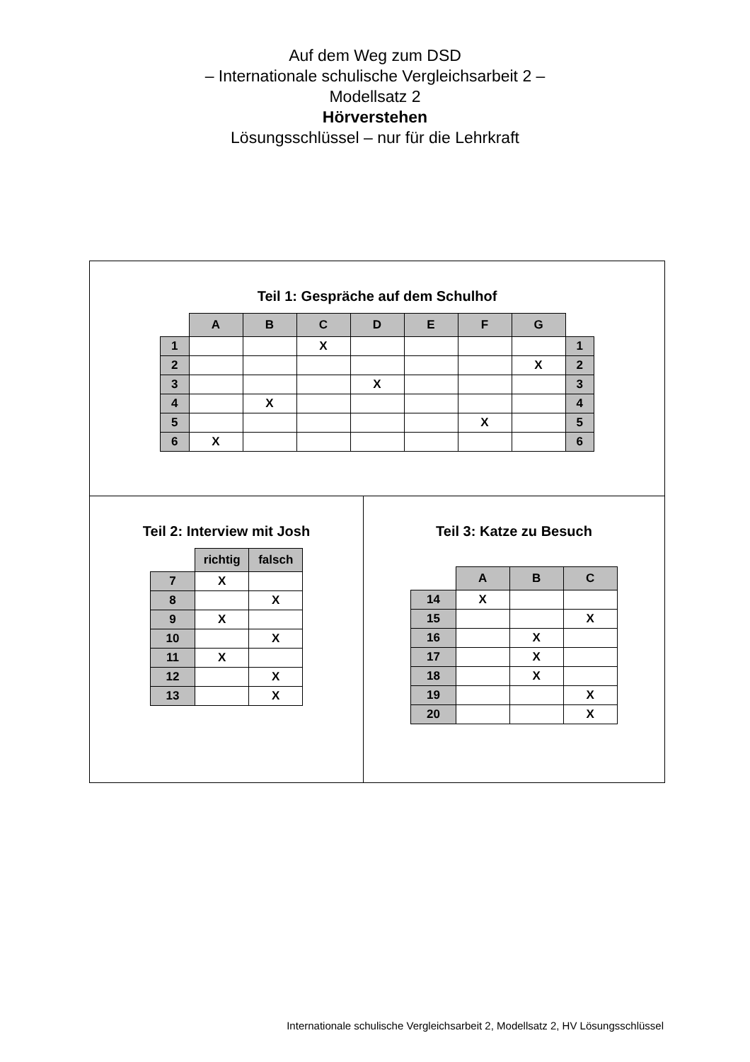Auf dem Weg zum DSD
– Internationale schulische Vergleichsarbeit 2 –
Modellsatz 2
Hörverstehen
Lösungsschlüssel – nur für die Lehrkraft
Teil 1: Gespräche auf dem Schulhof
| | A | B | C | D | E | F | G | |
| 1 | | | X | | | | | 1 |
| 2 | | | | | | | X | 2 |
| 3 | | | | X | | | | 3 |
| 4 | | X | | | | | | 4 |
| 5 | | | | | | X | | 5 |
| 6 | X | | | | | | | 6 |
Teil 2: Interview mit Josh
| | richtig | falsch |
| 7 | X | |
| 8 | | X |
| 9 | X | |
| 10 | | X |
| 11 | X | |
| 12 | | X |
| 13 | | X |
Teil 3: Katze zu Besuch
| | A | B | C |
| 14 | X | | |
| 15 | | | X |
| 16 | | X | |
| 17 | | X | |
| 18 | | X | |
| 19 | | | X |
| 20 | | | X |
Internationale schulische Vergleichsarbeit 2, Modellsatz 2, HV Lösungsschlüssel